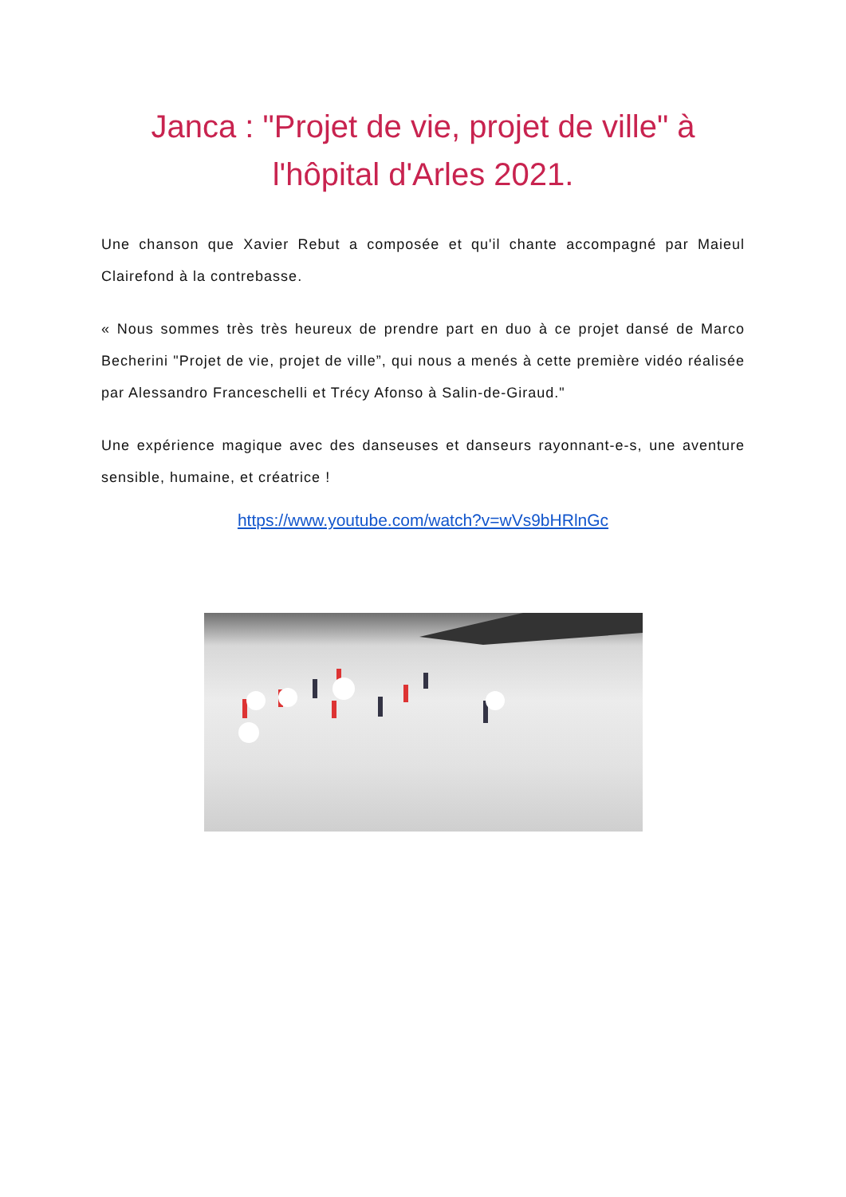Janca : "Projet de vie, projet de ville" à l'hôpital d'Arles 2021.
Une chanson que Xavier Rebut a composée et qu'il chante accompagné par Maieul Clairefond à la contrebasse.
« Nous sommes très très heureux de prendre part en duo à ce projet dansé de Marco Becherini "Projet de vie, projet de ville”, qui nous a menés à cette première vidéo réalisée par Alessandro Franceschelli et Trécy Afonso à Salin-de-Giraud."
Une expérience magique avec des danseuses et danseurs rayonnant-e-s, une aventure sensible, humaine, et créatrice !
https://www.youtube.com/watch?v=wVs9bHRlnGc